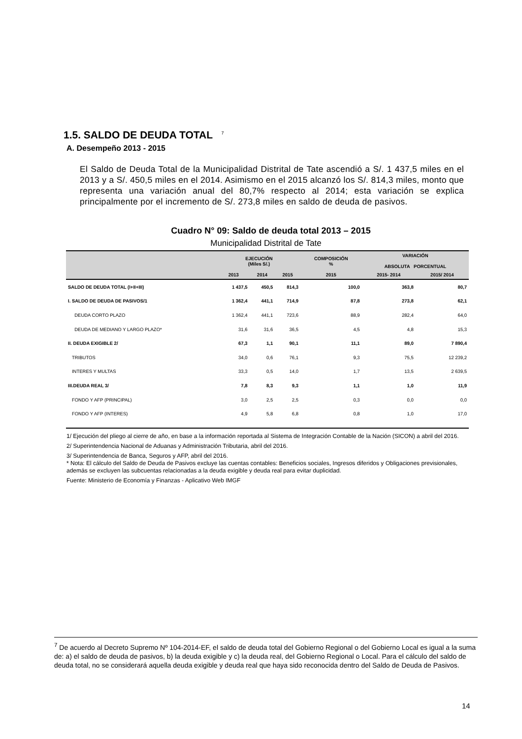1.5. SALDO DE DEUDA TOTAL <sup>7</sup>
A. Desempeño 2013 - 2015
El Saldo de Deuda Total de la Municipalidad Distrital de Tate ascendió a S/. 1 437,5 miles en el 2013 y a S/. 450,5 miles en el 2014. Asimismo en el 2015 alcanzó los S/. 814,3 miles, monto que representa una variación anual del 80,7% respecto al 2014; esta variación se explica principalmente por el incremento de S/. 273,8 miles en saldo de deuda de pasivos.
Cuadro N° 09: Saldo de deuda total 2013 – 2015
Municipalidad Distrital de Tate
| | EJECUCIÓN (Miles S/.) | | | COMPOSICIÓN % | VARIACIÓN ABSOLUTA PORCENTUAL | |
| --- | --- | --- | --- | --- | --- | --- |
| | 2013 | 2014 | 2015 | 2015 | 2015- 2014 | 2015/ 2014 |
| SALDO DE DEUDA TOTAL (I+II+III) | 1 437,5 | 450,5 | 814,3 | 100,0 | 363,8 | 80,7 |
| I. SALDO DE DEUDA DE PASIVOS/1 | 1 362,4 | 441,1 | 714,9 | 87,8 | 273,8 | 62,1 |
| DEUDA CORTO PLAZO | 1 362,4 | 441,1 | 723,6 | 88,9 | 282,4 | 64,0 |
| DEUDA DE MEDIANO Y LARGO PLAZO* | 31,6 | 31,6 | 36,5 | 4,5 | 4,8 | 15,3 |
| II. DEUDA EXIGIBLE 2/ | 67,3 | 1,1 | 90,1 | 11,1 | 89,0 | 7 890,4 |
| TRIBUTOS | 34,0 | 0,6 | 76,1 | 9,3 | 75,5 | 12 239,2 |
| INTERES Y MULTAS | 33,3 | 0,5 | 14,0 | 1,7 | 13,5 | 2 639,5 |
| III.DEUDA REAL 3/ | 7,8 | 8,3 | 9,3 | 1,1 | 1,0 | 11,9 |
| FONDO Y AFP (PRINCIPAL) | 3,0 | 2,5 | 2,5 | 0,3 | 0,0 | 0,0 |
| FONDO Y AFP (INTERES) | 4,9 | 5,8 | 6,8 | 0,8 | 1,0 | 17,0 |
1/ Ejecución del pliego al cierre de año, en base a la información reportada al Sistema de Integración Contable de la Nación (SICON) a abril del 2016.
2/ Superintendencia Nacional de Aduanas y Administración Tributaria, abril del 2016.
3/ Superintendencia de Banca, Seguros y AFP, abril del 2016.
* Nota: El cálculo del Saldo de Deuda de Pasivos excluye las cuentas contables: Beneficios sociales, Ingresos diferidos y Obligaciones previsionales, además se excluyen las subcuentas relacionadas a la deuda exigible y deuda real para evitar duplicidad.
Fuente: Ministerio de Economía y Finanzas - Aplicativo Web IMGF
<sup>7</sup> De acuerdo al Decreto Supremo Nº 104-2014-EF, el saldo de deuda total del Gobierno Regional o del Gobierno Local es igual a la suma de: a) el saldo de deuda de pasivos, b) la deuda exigible y c) la deuda real, del Gobierno Regional o Local. Para el cálculo del saldo de deuda total, no se considerará aquella deuda exigible y deuda real que haya sido reconocida dentro del Saldo de Deuda de Pasivos.
14